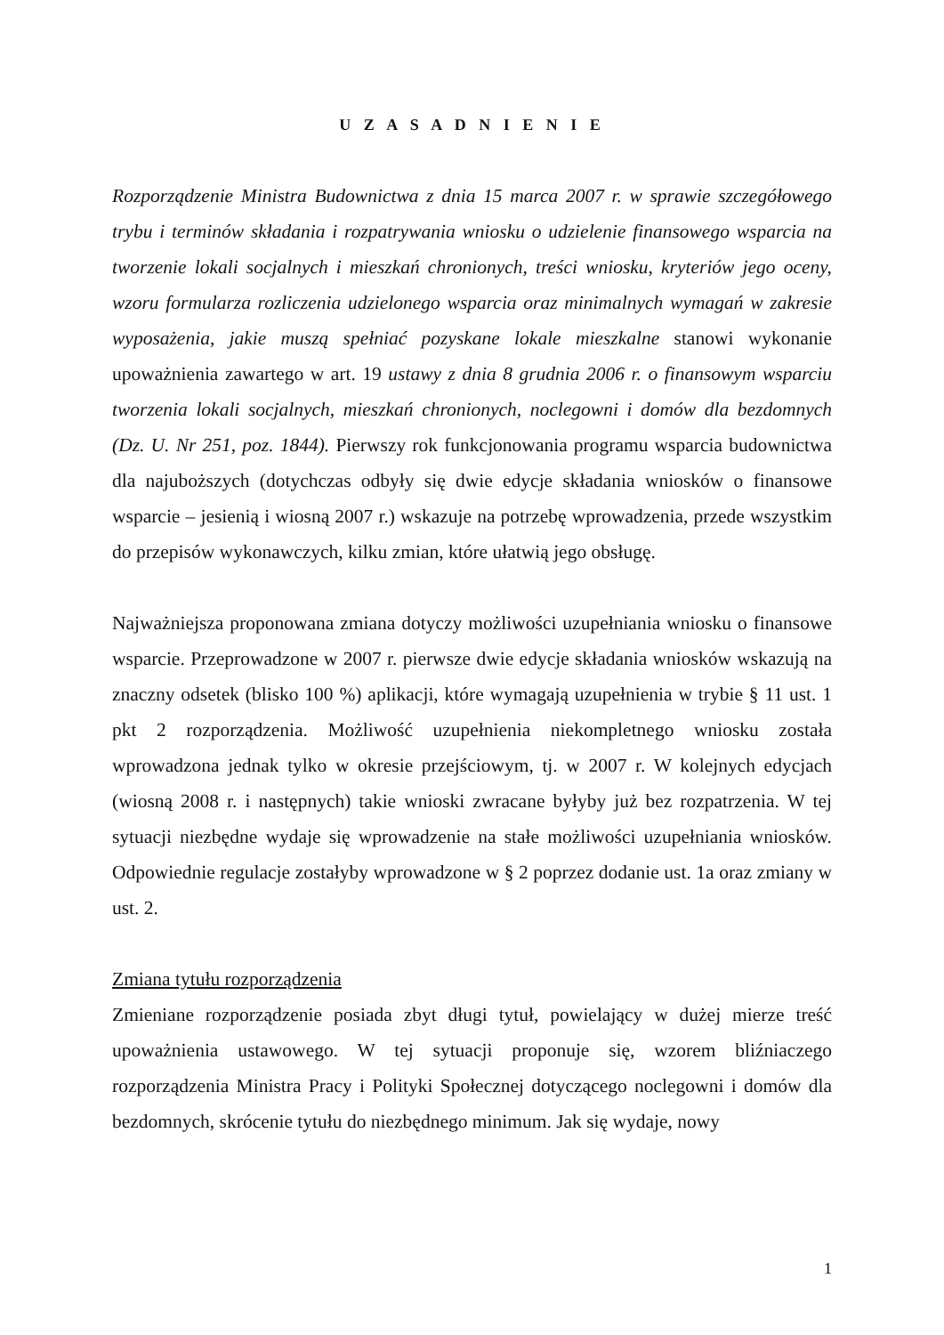U Z A S A D N I E N I E
Rozporządzenie Ministra Budownictwa z dnia 15 marca 2007 r. w sprawie szczegółowego trybu i terminów składania i rozpatrywania wniosku o udzielenie finansowego wsparcia na tworzenie lokali socjalnych i mieszkań chronionych, treści wniosku, kryteriów jego oceny, wzoru formularza rozliczenia udzielonego wsparcia oraz minimalnych wymagań w zakresie wyposażenia, jakie muszą spełniać pozyskane lokale mieszkalne stanowi wykonanie upoważnienia zawartego w art. 19 ustawy z dnia 8 grudnia 2006 r. o finansowym wsparciu tworzenia lokali socjalnych, mieszkań chronionych, noclegowni i domów dla bezdomnych (Dz. U. Nr 251, poz. 1844). Pierwszy rok funkcjonowania programu wsparcia budownictwa dla najuboższych (dotychczas odbyły się dwie edycje składania wniosków o finansowe wsparcie – jesienią i wiosną 2007 r.) wskazuje na potrzebę wprowadzenia, przede wszystkim do przepisów wykonawczych, kilku zmian, które ułatwią jego obsługę.
Najważniejsza proponowana zmiana dotyczy możliwości uzupełniania wniosku o finansowe wsparcie. Przeprowadzone w 2007 r. pierwsze dwie edycje składania wniosków wskazują na znaczny odsetek (blisko 100 %) aplikacji, które wymagają uzupełnienia w trybie § 11 ust. 1 pkt 2 rozporządzenia. Możliwość uzupełnienia niekompletnego wniosku została wprowadzona jednak tylko w okresie przejściowym, tj. w 2007 r. W kolejnych edycjach (wiosną 2008 r. i następnych) takie wnioski zwracane byłyby już bez rozpatrzenia. W tej sytuacji niezbędne wydaje się wprowadzenie na stałe możliwości uzupełniania wniosków. Odpowiednie regulacje zostałyby wprowadzone w § 2 poprzez dodanie ust. 1a oraz zmiany w ust. 2.
Zmiana tytułu rozporządzenia
Zmieniane rozporządzenie posiada zbyt długi tytuł, powielający w dużej mierze treść upoważnienia ustawowego. W tej sytuacji proponuje się, wzorem bliźniaczego rozporządzenia Ministra Pracy i Polityki Społecznej dotyczącego noclegowni i domów dla bezdomnych, skrócenie tytułu do niezbędnego minimum. Jak się wydaje, nowy
1